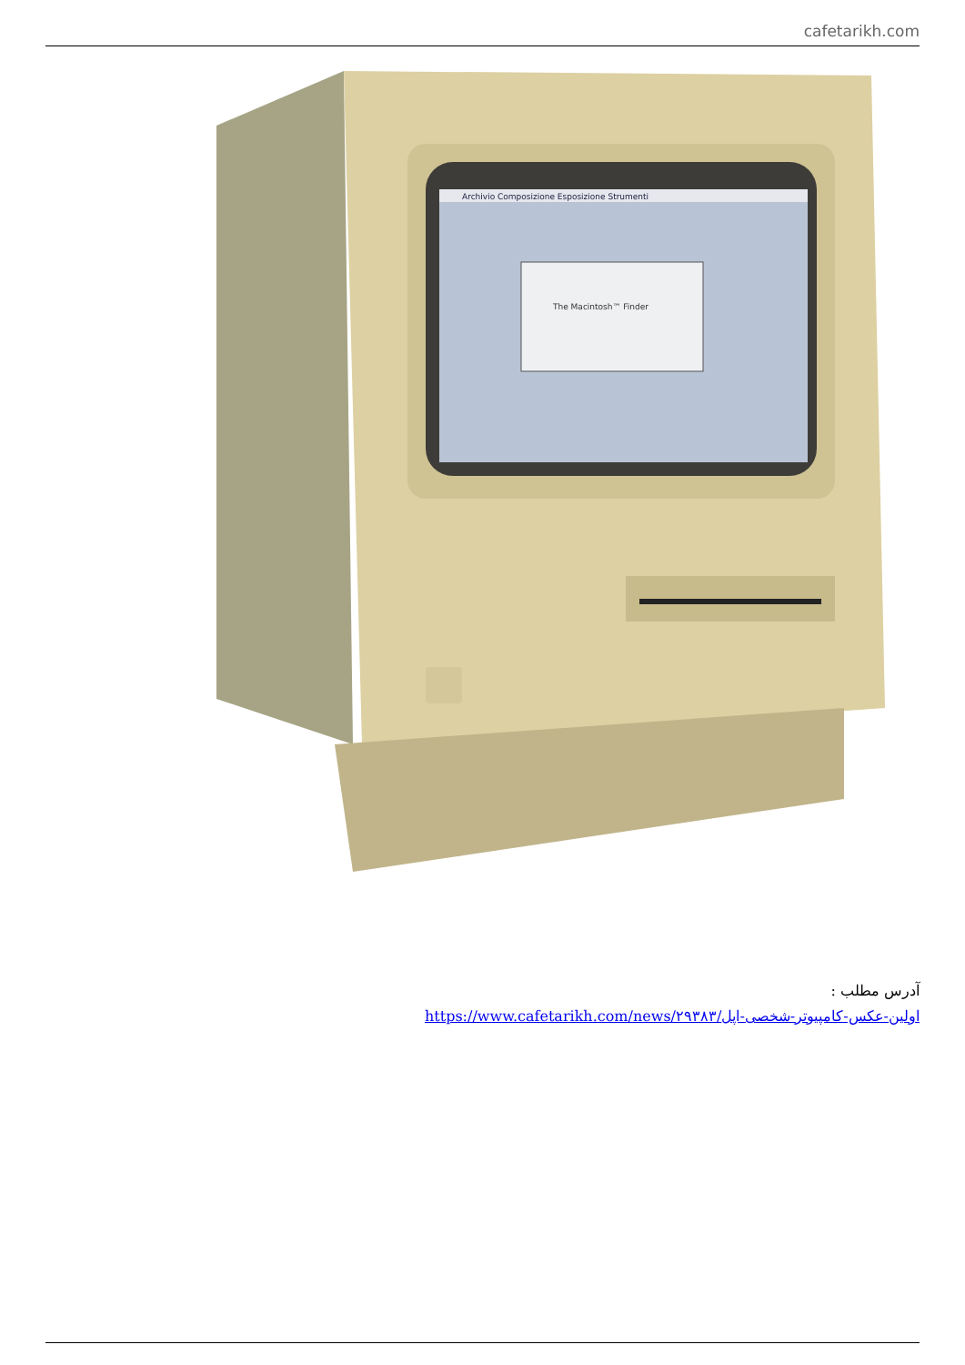cafetarikh.com
Archivio Composizione Esposizione Strumenti
The Macintosh™ Finder
آدرس مطلب :
https://www.cafetarikh.com/news/۲۹۳۸۳/اولین-عکس-کامپیوتر-شخصی-اپل